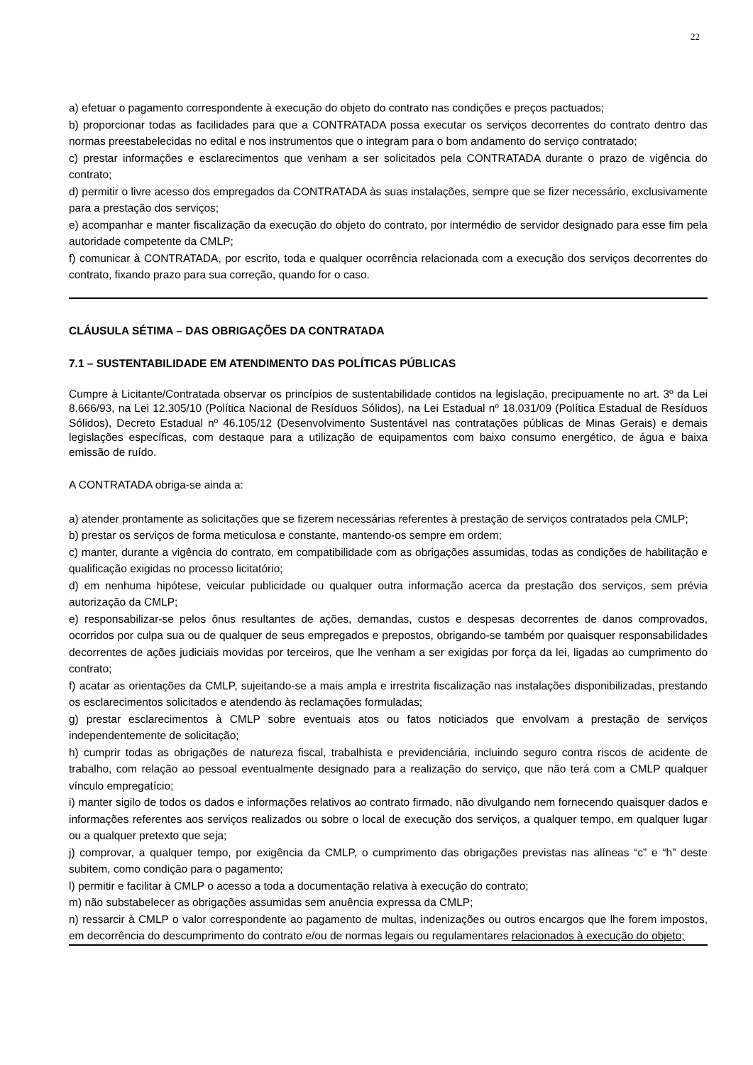22
a) efetuar o pagamento correspondente à execução do objeto do contrato nas condições e preços pactuados;
b) proporcionar todas as facilidades para que a CONTRATADA possa executar os serviços decorrentes do contrato dentro das normas preestabelecidas no edital e nos instrumentos que o integram para o bom andamento do serviço contratado;
c) prestar informações e esclarecimentos que venham a ser solicitados pela CONTRATADA durante o prazo de vigência do contrato;
d) permitir o livre acesso dos empregados da CONTRATADA às suas instalações, sempre que se fizer necessário, exclusivamente para a prestação dos serviços;
e) acompanhar e manter fiscalização da execução do objeto do contrato, por intermédio de servidor designado para esse fim pela autoridade competente da CMLP;
f) comunicar à CONTRATADA, por escrito, toda e qualquer ocorrência relacionada com a execução dos serviços decorrentes do contrato, fixando prazo para sua correção, quando for o caso.
CLÁUSULA SÉTIMA – DAS OBRIGAÇÕES DA CONTRATADA
7.1 – SUSTENTABILIDADE EM ATENDIMENTO DAS POLÍTICAS PÚBLICAS
Cumpre à Licitante/Contratada observar os princípios de sustentabilidade contidos na legislação, precipuamente no art. 3º da Lei 8.666/93, na Lei 12.305/10 (Política Nacional de Resíduos Sólidos), na Lei Estadual nº 18.031/09 (Política Estadual de Resíduos Sólidos), Decreto Estadual nº 46.105/12 (Desenvolvimento Sustentável nas contratações públicas de Minas Gerais) e demais legislações específicas, com destaque para a utilização de equipamentos com baixo consumo energético, de água e baixa emissão de ruído.
A CONTRATADA obriga-se ainda a:
a) atender prontamente as solicitações que se fizerem necessárias referentes à prestação de serviços contratados pela CMLP;
b) prestar os serviços de forma meticulosa e constante, mantendo-os sempre em ordem;
c) manter, durante a vigência do contrato, em compatibilidade com as obrigações assumidas, todas as condições de habilitação e qualificação exigidas no processo licitatório;
d) em nenhuma hipótese, veicular publicidade ou qualquer outra informação acerca da prestação dos serviços, sem prévia autorização da CMLP;
e) responsabilizar-se pelos ônus resultantes de ações, demandas, custos e despesas decorrentes de danos comprovados, ocorridos por culpa sua ou de qualquer de seus empregados e prepostos, obrigando-se também por quaisquer responsabilidades decorrentes de ações judiciais movidas por terceiros, que lhe venham a ser exigidas por força da lei, ligadas ao cumprimento do contrato;
f) acatar as orientações da CMLP, sujeitando-se a mais ampla e irrestrita fiscalização nas instalações disponibilizadas, prestando os esclarecimentos solicitados e atendendo às reclamações formuladas;
g) prestar esclarecimentos à CMLP sobre eventuais atos ou fatos noticiados que envolvam a prestação de serviços independentemente de solicitação;
h) cumprir todas as obrigações de natureza fiscal, trabalhista e previdenciária, incluindo seguro contra riscos de acidente de trabalho, com relação ao pessoal eventualmente designado para a realização do serviço, que não terá com a CMLP qualquer vínculo empregatício;
i) manter sigilo de todos os dados e informações relativos ao contrato firmado, não divulgando nem fornecendo quaisquer dados e informações referentes aos serviços realizados ou sobre o local de execução dos serviços, a qualquer tempo, em qualquer lugar ou a qualquer pretexto que seja;
j) comprovar, a qualquer tempo, por exigência da CMLP, o cumprimento das obrigações previstas nas alíneas “c” e “h” deste subitem, como condição para o pagamento;
l) permitir e facilitar à CMLP o acesso a toda a documentação relativa à execução do contrato;
m) não substabelecer as obrigações assumidas sem anuência expressa da CMLP;
n) ressarcir à CMLP o valor correspondente ao pagamento de multas, indenizações ou outros encargos que lhe forem impostos, em decorrência do descumprimento do contrato e/ou de normas legais ou regulamentares relacionados à execução do objeto;